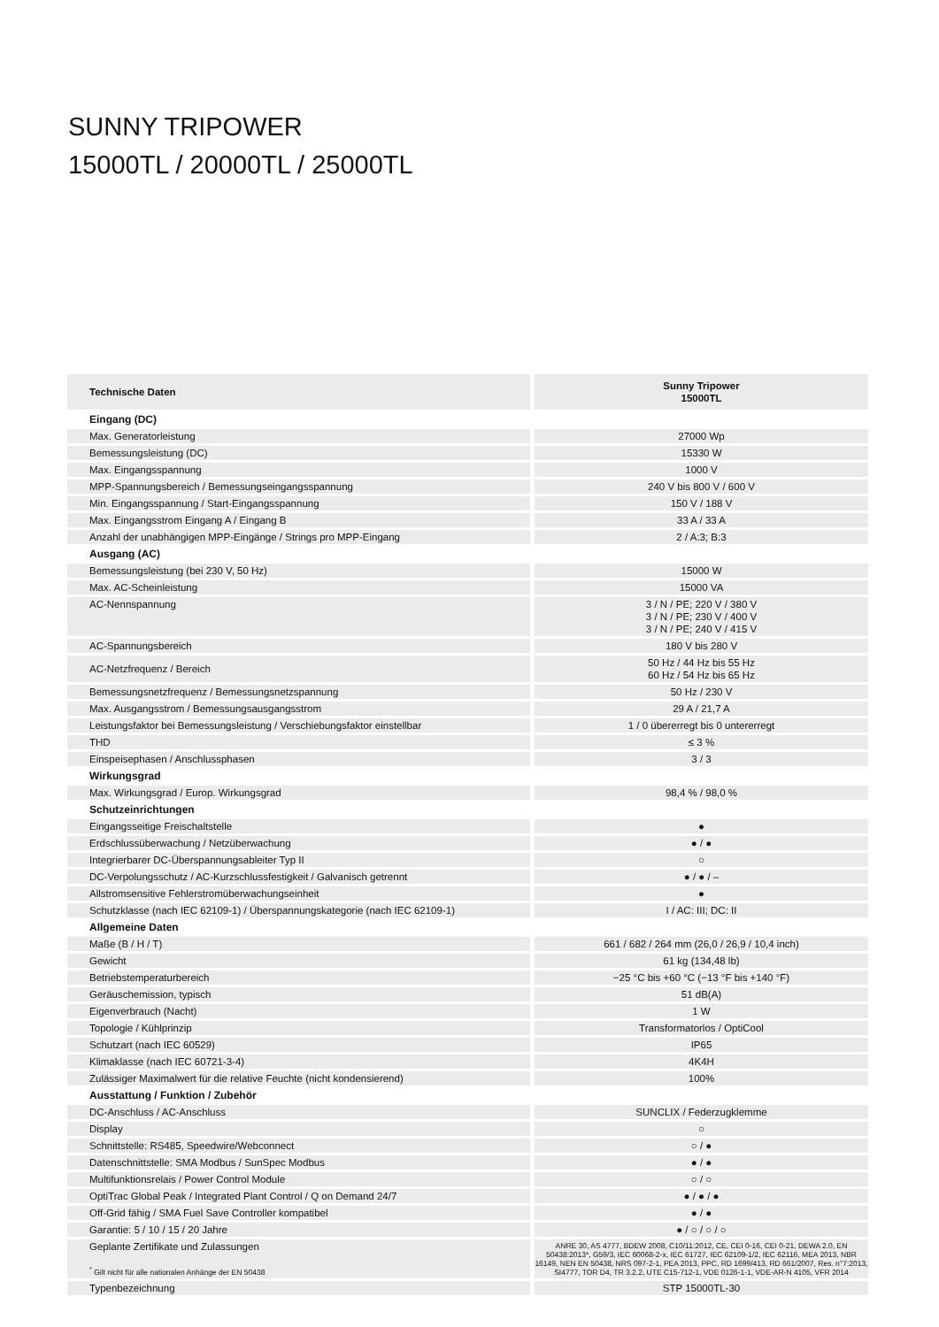SUNNY TRIPOWER
15000TL / 20000TL / 25000TL
| Technische Daten | Sunny Tripower 15000TL |
| --- | --- |
| Eingang (DC) | |
| Max. Generatorleistung | 27000 Wp |
| Bemessungsleistung (DC) | 15330 W |
| Max. Eingangsspannung | 1000 V |
| MPP-Spannungsbereich / Bemessungseingangsspannung | 240 V bis 800 V / 600 V |
| Min. Eingangsspannung / Start-Eingangsspannung | 150 V / 188 V |
| Max. Eingangsstrom Eingang A / Eingang B | 33 A / 33 A |
| Anzahl der unabhängigen MPP-Eingänge / Strings pro MPP-Eingang | 2 / A:3; B:3 |
| Ausgang (AC) | |
| Bemessungsleistung (bei 230 V, 50 Hz) | 15000 W |
| Max. AC-Scheinleistung | 15000 VA |
| AC-Nennspannung | 3 / N / PE; 220 V / 380 V 3 / N / PE; 230 V / 400 V 3 / N / PE; 240 V / 415 V |
| AC-Spannungsbereich | 180 V bis 280 V |
| AC-Netzfrequenz / Bereich | 50 Hz / 44 Hz bis 55 Hz 60 Hz / 54 Hz bis 65 Hz |
| Bemessungsnetzfrequenz / Bemessungsnetzspannung | 50 Hz / 230 V |
| Max. Ausgangsstrom / Bemessungsausgangsstrom | 29 A / 21,7 A |
| Leistungsfaktor bei Bemessungsleistung / Verschiebungsfaktor einstellbar | 1 / 0 übererregt bis 0 untererregt |
| THD | ≤ 3 % |
| Einspeisephasen / Anschlussphasen | 3 / 3 |
| Wirkungsgrad | |
| Max. Wirkungsgrad / Europ. Wirkungsgrad | 98,4 % / 98,0 % |
| Schutzeinrichtungen | |
| Eingangsseitige Freischaltstelle | ● |
| Erdschlussüberwachung / Netzüberwachung | ● / ● |
| Integrierbarer DC-Überspannungsableiter Typ II | ○ |
| DC-Verpolungsschutz / AC-Kurzschlussfestigkeit / Galvanisch getrennt | ● / ● / – |
| Allstromsensitive Fehlerstromüberwachungseinheit | ● |
| Schutzklasse (nach IEC 62109-1) / Überspannungskategorie (nach IEC 62109-1) | I / AC: III; DC: II |
| Allgemeine Daten | |
| Maße (B / H / T) | 661 / 682 / 264 mm (26,0 / 26,9 / 10,4 inch) |
| Gewicht | 61 kg (134,48 lb) |
| Betriebstemperaturbereich | −25 °C bis +60 °C (−13 °F bis +140 °F) |
| Geräuschemission, typisch | 51 dB(A) |
| Eigenverbrauch (Nacht) | 1 W |
| Topologie / Kühlprinzip | Transformatorlos / OptiCool |
| Schutzart (nach IEC 60529) | IP65 |
| Klimaklasse (nach IEC 60721-3-4) | 4K4H |
| Zulässiger Maximalwert für die relative Feuchte (nicht kondensierend) | 100% |
| Ausstattung / Funktion / Zubehör | |
| DC-Anschluss / AC-Anschluss | SUNCLIX / Federzugklemme |
| Display | ○ |
| Schnittstelle: RS485, Speedwire/Webconnect | ○ / ● |
| Datenschnittstelle: SMA Modbus / SunSpec Modbus | ● / ● |
| Multifunktionsrelais / Power Control Module | ○ / ○ |
| OptiTrac Global Peak / Integrated Plant Control / Q on Demand 24/7 | ● / ● / ● |
| Off-Grid fähig / SMA Fuel Save Controller kompatibel | ● / ● |
| Garantie: 5 / 10 / 15 / 20 Jahre | ● / ○ / ○ / ○ |
| Geplante Zertifikate und Zulassungen <sup>*</sup> Gilt nicht für alle nationalen Anhänge der EN 50438 | ANRE 30, AS 4777, BDEW 2008, C10/11:2012, CE, CEI 0-16, CEI 0-21, DEWA 2.0, EN 50438:2013*, G59/3, IEC 60068-2-x, IEC 61727, IEC 62109-1/2, IEC 62116, MEA 2013, NBR 16149, NEN EN 50438, NRS 097-2-1, PEA 2013, PPC, RD 1699/413, RD 661/2007, Res. n°7:2013, SI4777, TOR D4, TR 3.2.2, UTE C15-712-1, VDE 0126-1-1, VDE-AR-N 4105, VFR 2014 |
| Typenbezeichnung | STP 15000TL-30 |